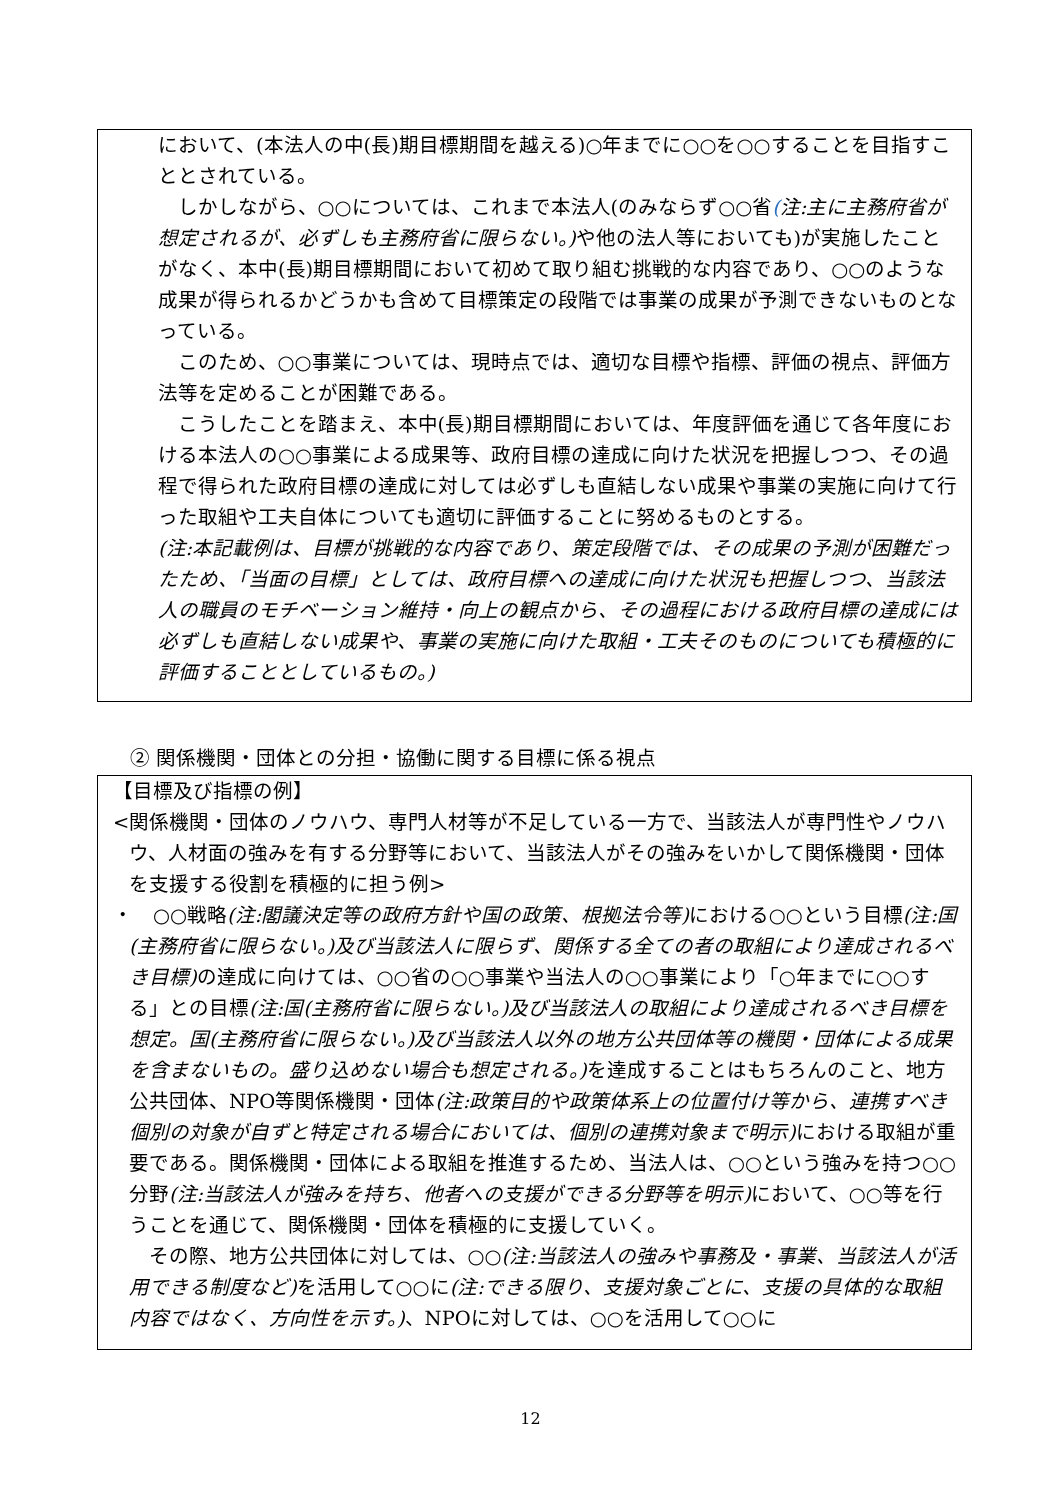において、(本法人の中(長)期目標期間を越える)○年までに○○を○○することを目指すこととされている。
しかしながら、○○については、これまで本法人(のみならず○○省(注:主に主務府省が想定されるが、必ずしも主務府省に限らない。) や他の法人等においても)が実施したことがなく、本中(長)期目標期間において初めて取り組む挑戦的な内容であり、○○のような成果が得られるかどうかも含めて目標策定の段階では事業の成果が予測できないものとなっている。
このため、○○事業については、現時点では、適切な目標や指標、評価の視点、評価方法等を定めることが困難である。
こうしたことを踏まえ、本中(長)期目標期間においては、年度評価を通じて各年度における本法人の○○事業による成果等、政府目標の達成に向けた状況を把握しつつ、その過程で得られた政府目標の達成に対しては必ずしも直結しない成果や事業の実施に向けて行った取組や工夫自体についても適切に評価することに努めるものとする。
(注:本記載例は、目標が挑戦的な内容であり、策定段階では、その成果の予測が困難だったため、「当面の目標」としては、政府目標への達成に向けた状況も把握しつつ、当該法人の職員のモチベーション維持・向上の観点から、その過程における政府目標の達成には必ずしも直結しない成果や、事業の実施に向けた取組・工夫そのものについても積極的に評価することとしているもの。)
② 関係機関・団体との分担・協働に関する目標に係る視点
【目標及び指標の例】
<関係機関・団体のノウハウ、専門人材等が不足している一方で、当該法人が専門性やノウハウ、人材面の強みを有する分野等において、当該法人がその強みをいかして関係機関・団体を支援する役割を積極的に担う例>
・　○○戦略(注:閣議決定等の政府方針や国の政策、根拠法令等) における○○という目標(注:国(主務府省に限らない。)及び当該法人に限らず、関係する全ての者の取組により達成されるべき目標) の達成に向けては、○○省の○○事業や当法人の○○事業により「○年までに○○する」との目標(注:国(主務府省に限らない。)及び当該法人の取組により達成されるべき目標を想定。国(主務府省に限らない。)及び当該法人以外の地方公共団体等の機関・団体による成果を含まないもの。盛り込めない場合も想定される。) を達成することはもちろんのこと、地方公共団体、NPO等関係機関・団体(注:政策目的や政策体系上の位置付け等から、連携すべき個別の対象が自ずと特定される場合においては、個別の連携対象まで明示) における取組が重要である。関係機関・団体による取組を推進するため、当法人は、○○という強みを持つ○○分野(注:当該法人が強みを持ち、他者への支援ができる分野等を明示) において、○○等を行うことを通じて、関係機関・団体を積極的に支援していく。
その際、地方公共団体に対しては、○○(注:当該法人の強みや事務及・事業、当該法人が活用できる制度など) を活用して○○に(注:できる限り、支援対象ごとに、支援の具体的な取組内容ではなく、方向性を示す。)、NPOに対しては、○○を活用して○○に
12